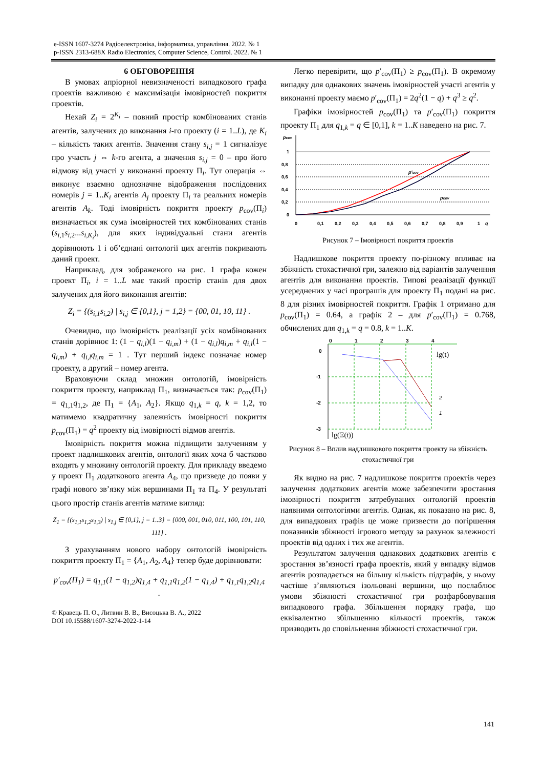e-ISSN 1607-3274 Радіоелектроніка, інформатика, управління. 2022. № 1
p-ISSN 2313-688X Radio Electronics, Computer Science, Control. 2022. № 1
6 ОБГОВОРЕННЯ
В умовах апріорної невизначеності випадкового графа проектів важливою є максимізація імовірностей покриття проектів.
Нехай Z<sub>i</sub> = 2<sup>K<sub>i</sub></sup> – повний простір комбінованих станів агентів, залучених до виконання i-го проекту (i = 1..L), де K<sub>i</sub> – кількість таких агентів. Значення стану s<sub>i,j</sub> = 1 сигналізує про участь j ⇔ k-го агента, а значення s<sub>i,j</sub> = 0 – про його відмову від участі у виконанні проекту Π<sub>i</sub>. Тут операція ⇔ виконує взаємно однозначне відображення послідовних номерів j = 1..K<sub>i</sub> агентів A<sub>j</sub> проекту Π<sub>i</sub> та реальних номерів агентів A<sub>k</sub>. Тоді імовірність покриття проекту p<sub>cov</sub>(Π<sub>i</sub>) визначається як сума імовірностей тих комбінованих станів (s<sub>i,1</sub>s<sub>i,2</sub>...s<sub>i,K<sub>i</sub></sub>), для яких індивідуальні стани агентів дорівнюють 1 і об’єднані онтології цих агентів покривають даний проект.
Наприклад, для зображеного на рис. 1 графа кожен проект Π<sub>i</sub>, i = 1..L має такий простір станів для двох залучених для його виконання агентів:
Z<sub>i</sub> = {(s<sub>i,1</sub>s<sub>i,2</sub>) | s<sub>i,j</sub> ∈ {0,1}, j = 1,2} = {00, 01, 10, 11} .
Очевидно, що імовірність реалізації усіх комбінованих станів дорівнює 1: (1 − q<sub>i,l</sub>)(1 − q<sub>i,m</sub>) + (1 − q<sub>i,l</sub>)q<sub>i,m</sub> + q<sub>i,l</sub>(1 − q<sub>i,m</sub>) + q<sub>i,l</sub>q<sub>i,m</sub> = 1 . Тут перший індекс позначає номер проекту, а другий – номер агента.
Враховуючи склад множин онтологій, імовірність покриття проекту, наприклад Π<sub>1</sub>, визначається так: p<sub>cov</sub>(Π<sub>1</sub>) = q<sub>1,1</sub>q<sub>1,2</sub>, де Π<sub>1</sub> = {A<sub>1</sub>, A<sub>2</sub>}. Якщо q<sub>1,k</sub> = q, k = 1,2, то матимемо квадратичну залежність імовірності покриття p<sub>cov</sub>(Π<sub>1</sub>) = q<sup>2</sup> проекту від імовірності відмов агентів.
Імовірність покриття можна підвищити залученням у проект надлишкових агентів, онтології яких хоча б частково входять у множину онтологій проекту. Для прикладу введемо у проект Π<sub>1</sub> додаткового агента A<sub>4</sub>, що призведе до появи у графі нового зв’язку між вершинами Π<sub>1</sub> та Π<sub>4</sub>. У результаті цього простір станів агентів матиме вигляд:
Z<sub>1</sub> = {(s<sub>1,1</sub>s<sub>1,2</sub>s<sub>1,3</sub>) | s<sub>1,j</sub> ∈ {0,1}, j = 1..3} = {000, 001, 010, 011, 100, 101, 110, 111} .
З урахуванням нового набору онтологій імовірність покриття проекту Π<sub>1</sub> = {A<sub>1</sub>, A<sub>2</sub>, A<sub>4</sub>} тепер буде дорівнювати:
p′<sub>cov</sub>(Π<sub>1</sub>) = q<sub>1,1</sub>(1 − q<sub>1,2</sub>)q<sub>1,4</sub> + q<sub>1,1</sub>q<sub>1,2</sub>(1 − q<sub>1,4</sub>) + q<sub>1,1</sub>q<sub>1,2</sub>q<sub>1,4</sub> .
© Кравець П. О., Литвин В. В., Висоцька В. А., 2022
DOI 10.15588/1607-3274-2022-1-14
Легко перевірити, що p′<sub>cov</sub>(Π<sub>1</sub>) ≥ p<sub>cov</sub>(Π<sub>1</sub>). В окремому випадку для однакових значень імовірностей участі агентів у виконанні проекту маємо p′<sub>cov</sub>(Π<sub>1</sub>) = 2q<sup>2</sup>(1 − q) + q<sup>3</sup> ≥ q<sup>2</sup>.
Графіки імовірностей p<sub>cov</sub>(Π<sub>1</sub>) та p′<sub>cov</sub>(Π<sub>1</sub>) покриття проекту Π<sub>1</sub> для q<sub>1,k</sub> = q ∈ [0,1], k = 1..K наведено на рис. 7.
pcov
0
0,2
0,4
0,6
0,8
1
0
0,1
0,2
0,3
0,4
0,5
0,6
0,7
0,8
0,9
1
q
p′cov
pcov
Рисунок 7 – Імовірності покриття проектів
Надлишкове покриття проекту по-різному впливає на збіжність стохастичної гри, залежно від варіантів залученння агентів для виконання проектів. Типові реалізації функції усереднених у часі програшів для проекту Π<sub>1</sub> подані на рис. 8 для різних імовірностей покриття. Графік 1 отримано для p<sub>cov</sub>(Π<sub>1</sub>) = 0.64, а графік 2 – для p′<sub>cov</sub>(Π<sub>1</sub>) = 0.768, обчислених для q<sub>1,k</sub> = q = 0.8, k = 1..K.
0
1
2
3
4
0
-1
-2
-3
lg(t)
2
1
lg(Ξ(t))
Рисунок 8 – Вплив надлишкового покриття проекту на збіжність стохастичної гри
Як видно на рис. 7 надлишкове покриття проектів через залучення додаткових агентів може забезпечити зростання імовірності покриття затребуваних онтологій проектів наявними онтологіями агентів. Однак, як показано на рис. 8, для випадкових графів це може призвести до погіршення показників збіжності ігрового методу за рахунок залежності проектів від одних і тих же агентів.
Результатом залучення однакових додаткових агентів є зростання зв’язності графа проектів, який у випадку відмов агентів розпадається на більшу кількість підграфів, у ньому частіше з’являються ізольовані вершини, що послаблює умови збіжності стохастичної гри розфарбовування випадкового графа. Збільшення порядку графа, що еквівалентно збільшенню кількості проектів, також призводить до сповільнення збіжності стохастичної гри.
141